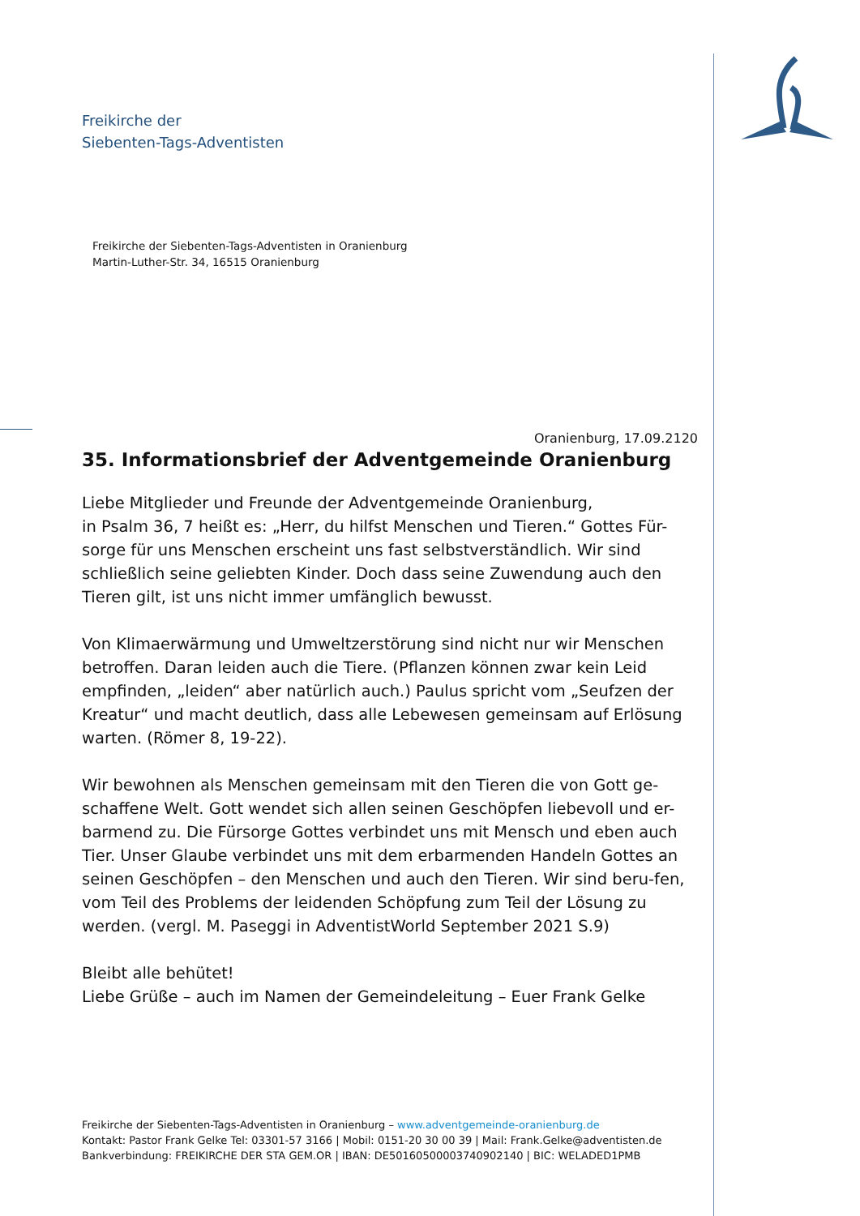Freikirche der
Siebenten-Tags-Adventisten
Freikirche der Siebenten-Tags-Adventisten in Oranienburg
Martin-Luther-Str. 34, 16515 Oranienburg
Oranienburg, 17.09.2120
35. Informationsbrief der Adventgemeinde Oranienburg
Liebe Mitglieder und Freunde der Adventgemeinde Oranienburg,
in Psalm 36, 7 heißt es: „Herr, du hilfst Menschen und Tieren.“ Gottes Für-sorge für uns Menschen erscheint uns fast selbstverständlich. Wir sind schließlich seine geliebten Kinder. Doch dass seine Zuwendung auch den Tieren gilt, ist uns nicht immer umfänglich bewusst.
Von Klimaerwärmung und Umweltzerstörung sind nicht nur wir Menschen betroffen. Daran leiden auch die Tiere. (Pflanzen können zwar kein Leid empfinden, „leiden“ aber natürlich auch.) Paulus spricht vom „Seufzen der Kreatur“ und macht deutlich, dass alle Lebewesen gemeinsam auf Erlösung warten. (Römer 8, 19-22).
Wir bewohnen als Menschen gemeinsam mit den Tieren die von Gott ge-schaffene Welt. Gott wendet sich allen seinen Geschöpfen liebevoll und er-barmend zu. Die Fürsorge Gottes verbindet uns mit Mensch und eben auch Tier. Unser Glaube verbindet uns mit dem erbarmenden Handeln Gottes an seinen Geschöpfen – den Menschen und auch den Tieren. Wir sind beru-fen, vom Teil des Problems der leidenden Schöpfung zum Teil der Lösung zu werden. (vergl. M. Paseggi in AdventistWorld September 2021 S.9)
Bleibt alle behütet!
Liebe Grüße – auch im Namen der Gemeindeleitung – Euer Frank Gelke
Freikirche der Siebenten-Tags-Adventisten in Oranienburg – www.adventgemeinde-oranienburg.de
Kontakt: Pastor Frank Gelke Tel: 03301-57 3166 | Mobil: 0151-20 30 00 39 | Mail: Frank.Gelke@adventisten.de
Bankverbindung: FREIKIRCHE DER STA GEM.OR | IBAN: DE50160500003740902140 | BIC: WELADED1PMB